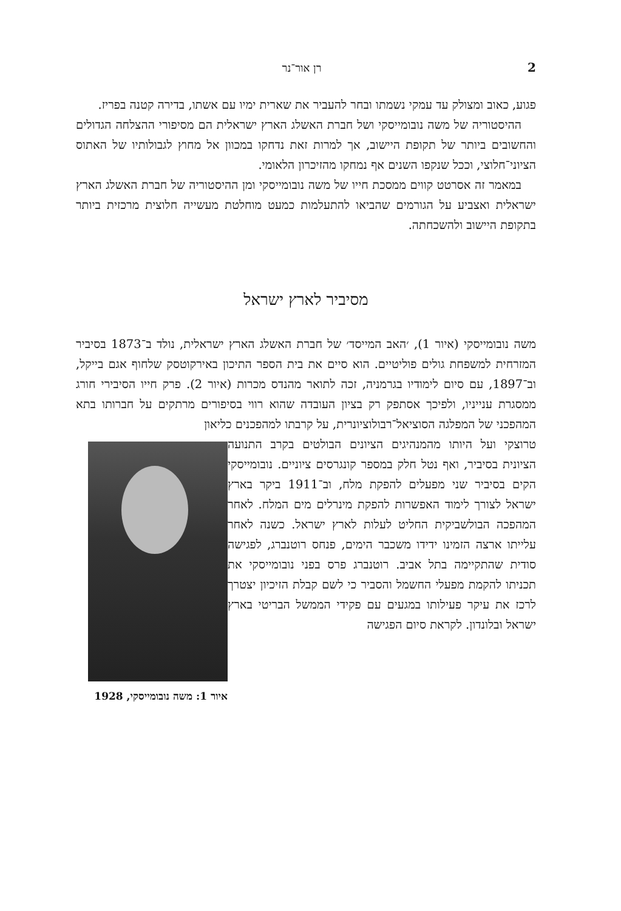2 רן אור־נר
פגוע, כאוב ומצולק עד עמקי נשמתו ובחר להעביר את שארית ימיו עם אשתו, בדירה קטנה בפריז.
ההיסטוריה של משה נובומייסקי ושל חברת האשלג הארץ ישראלית הם מסיפורי ההצלחה הגדולים והחשובים ביותר של תקופת היישוב, אך למרות זאת נדחקו במכוון אל מחוץ לגבולותיו של האתוס הציוני־חלוצי, וככל שנקפו השנים אף נמחקו מהזיכרון הלאומי.
במאמר זה אסרטט קווים ממסכת חייו של משה נובומייסקי ומן ההיסטוריה של חברת האשלג הארץ ישראלית ואצביע על הגורמים שהביאו להתעלמות כמעט מוחלטת מעשייה חלוצית מרכזית ביותר בתקופת היישוב ולהשכחתה.
מסיביר לארץ ישראל
משה נובומייסקי (איור 1), ׳האב המייסד׳ של חברת האשלג הארץ ישראלית, נולד ב־1873 בסיביר המזרחית למשפחת גולים פוליטיים. הוא סיים את בית הספר התיכון באירקוטסק שלחוף אגם בייקל, וב־1897, עם סיום לימודיו בגרמניה, זכה לתואר מהנדס מכרות (איור 2). פרק חייו הסיבירי חורג ממסגרת ענייניו, ולפיכך אסתפק רק בציון העובדה שהוא רווי בסיפורים מרתקים על חברותו בתא המהפכני של המפלגה הסוציאל־רבולוציונרית, על קרבתו למהפכנים כליאון
איור 1: משה נובומייסקי, 1928
טרוצקי ועל היותו מהמנהיגים הציונים הבולטים בקרב התנועה הציונית בסיביר, ואף נטל חלק במספר קונגרסים ציוניים. נובומייסקי הקים בסיביר שני מפעלים להפקת מלח, וב־1911 ביקר בארץ ישראל לצורך לימוד האפשרות להפקת מינרלים מים המלח. לאחר המהפכה הבולשביקית החליט לעלות לארץ ישראל. כשנה לאחר עלייתו ארצה הזמינו ידידו משכבר הימים, פנחס רוטנברג, לפגישה סודית שהתקיימה בתל אביב. רוטנברג פרס בפני נובומייסקי את תכניתו להקמת מפעלי החשמל והסביר כי לשם קבלת הזיכיון יצטרך לרכז את עיקר פעילותו במגעים עם פקידי הממשל הבריטי בארץ ישראל ובלונדון. לקראת סיום הפגישה